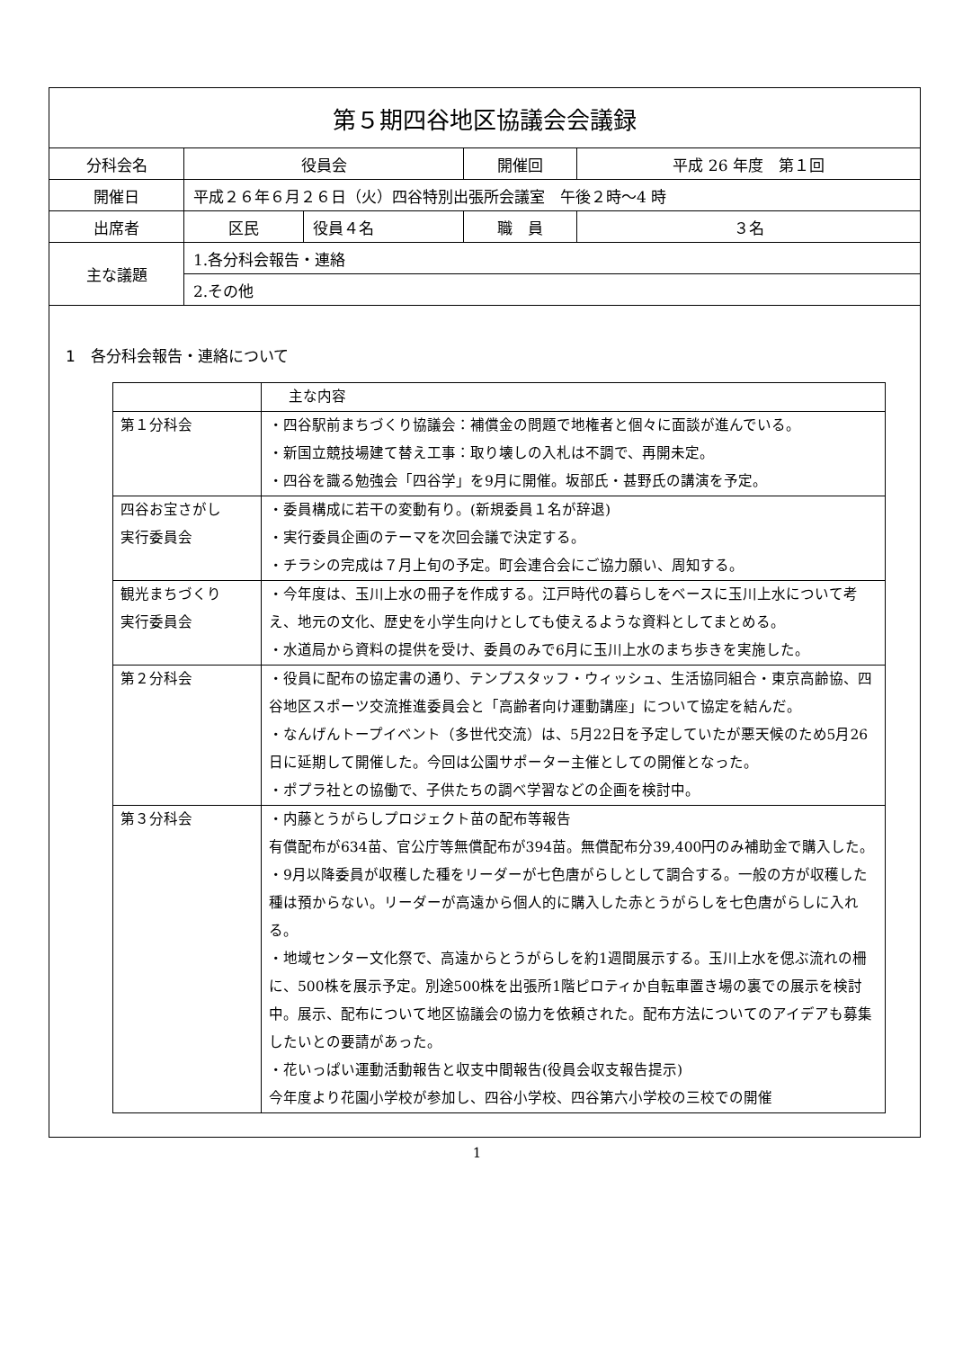| 第５期四谷地区協議会会議録 | | | | |
| 分科会名 | 役員会 | | 開催回 | 平成 26 年度 第１回 |
| 開催日 | 平成２６年６月２６日（火）四谷特別出張所会議室 午後２時～4 時 | | | |
| 出席者 | 区民 | 役員４名 | 職 員 | ３名 |
| 主な議題 | 1.各分科会報告・連絡 | | | |
| | 2.その他 | | | |
1　各分科会報告・連絡について
| | 主な内容 |
| 第１分科会 | ・四谷駅前まちづくり協議会：補償金の問題で地権者と個々に面談が進んでいる。 ・新国立競技場建て替え工事：取り壊しの入札は不調で、再開未定。 ・四谷を識る勉強会「四谷学」を9月に開催。坂部氏・甚野氏の講演を予定。 |
| 四谷お宝さがし 実行委員会 | ・委員構成に若干の変動有り。(新規委員１名が辞退) ・実行委員企画のテーマを次回会議で決定する。 ・チラシの完成は７月上旬の予定。町会連合会にご協力願い、周知する。 |
| 観光まちづくり 実行委員会 | ・今年度は、玉川上水の冊子を作成する。江戸時代の暮らしをベースに玉川上水について考え、地元の文化、歴史を小学生向けとしても使えるような資料としてまとめる。 ・水道局から資料の提供を受け、委員のみで6月に玉川上水のまち歩きを実施した。 |
| 第２分科会 | ・役員に配布の協定書の通り、テンプスタッフ・ウィッシュ、生活協同組合・東京高齢協、四谷地区スポーツ交流推進委員会と「高齢者向け運動講座」について協定を結んだ。 ・なんげんトープイベント（多世代交流）は、5月22日を予定していたが悪天候のため5月26日に延期して開催した。今回は公園サポーター主催としての開催となった。 ・ポプラ社との協働で、子供たちの調べ学習などの企画を検討中。 |
| 第３分科会 | ・内藤とうがらしプロジェクト苗の配布等報告 有償配布が634苗、官公庁等無償配布が394苗。無償配布分39,400円のみ補助金で購入した。 ・9月以降委員が収穫した種をリーダーが七色唐がらしとして調合する。一般の方が収穫した種は預からない。リーダーが高遠から個人的に購入した赤とうがらしを七色唐がらしに入れる。 ・地域センター文化祭で、高遠からとうがらしを約1週間展示する。玉川上水を偲ぶ流れの柵に、500株を展示予定。別途500株を出張所1階ピロティか自転車置き場の裏での展示を検討中。展示、配布について地区協議会の協力を依頼された。配布方法についてのアイデアも募集したいとの要請があった。 ・花いっぱい運動活動報告と収支中間報告(役員会収支報告提示) 今年度より花園小学校が参加し、四谷小学校、四谷第六小学校の三校での開催 |
1